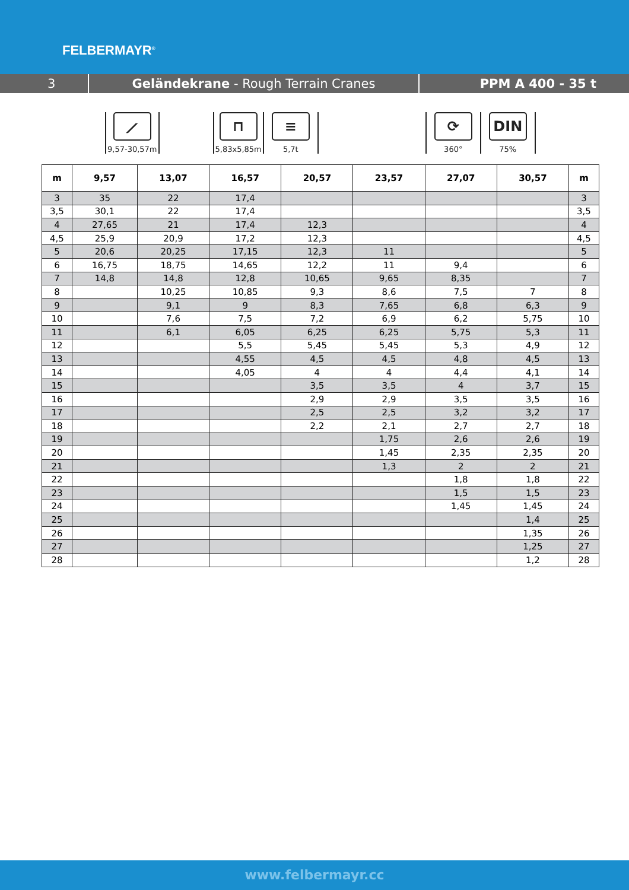FELBERMAYR<sup>®</sup>
3 Geländekrane - Rough Terrain Cranes PPM A 400 - 35 t
⟋
9,57-30,57m
⊓
5,83x5,85m
≡
5,7t
⟳
360°
DIN
75%
| m | 9,57 | 13,07 | 16,57 | 20,57 | 23,57 | 27,07 | 30,57 | m |
| --- | --- | --- | --- | --- | --- | --- | --- | --- |
| 3 | 35 | 22 | 17,4 | | | | | 3 |
| 3,5 | 30,1 | 22 | 17,4 | | | | | 3,5 |
| 4 | 27,65 | 21 | 17,4 | 12,3 | | | | 4 |
| 4,5 | 25,9 | 20,9 | 17,2 | 12,3 | | | | 4,5 |
| 5 | 20,6 | 20,25 | 17,15 | 12,3 | 11 | | | 5 |
| 6 | 16,75 | 18,75 | 14,65 | 12,2 | 11 | 9,4 | | 6 |
| 7 | 14,8 | 14,8 | 12,8 | 10,65 | 9,65 | 8,35 | | 7 |
| 8 | | 10,25 | 10,85 | 9,3 | 8,6 | 7,5 | 7 | 8 |
| 9 | | 9,1 | 9 | 8,3 | 7,65 | 6,8 | 6,3 | 9 |
| 10 | | 7,6 | 7,5 | 7,2 | 6,9 | 6,2 | 5,75 | 10 |
| 11 | | 6,1 | 6,05 | 6,25 | 6,25 | 5,75 | 5,3 | 11 |
| 12 | | | 5,5 | 5,45 | 5,45 | 5,3 | 4,9 | 12 |
| 13 | | | 4,55 | 4,5 | 4,5 | 4,8 | 4,5 | 13 |
| 14 | | | 4,05 | 4 | 4 | 4,4 | 4,1 | 14 |
| 15 | | | | 3,5 | 3,5 | 4 | 3,7 | 15 |
| 16 | | | | 2,9 | 2,9 | 3,5 | 3,5 | 16 |
| 17 | | | | 2,5 | 2,5 | 3,2 | 3,2 | 17 |
| 18 | | | | 2,2 | 2,1 | 2,7 | 2,7 | 18 |
| 19 | | | | | 1,75 | 2,6 | 2,6 | 19 |
| 20 | | | | | 1,45 | 2,35 | 2,35 | 20 |
| 21 | | | | | 1,3 | 2 | 2 | 21 |
| 22 | | | | | | 1,8 | 1,8 | 22 |
| 23 | | | | | | 1,5 | 1,5 | 23 |
| 24 | | | | | | 1,45 | 1,45 | 24 |
| 25 | | | | | | | 1,4 | 25 |
| 26 | | | | | | | 1,35 | 26 |
| 27 | | | | | | | 1,25 | 27 |
| 28 | | | | | | | 1,2 | 28 |
www.felbermayr.cc